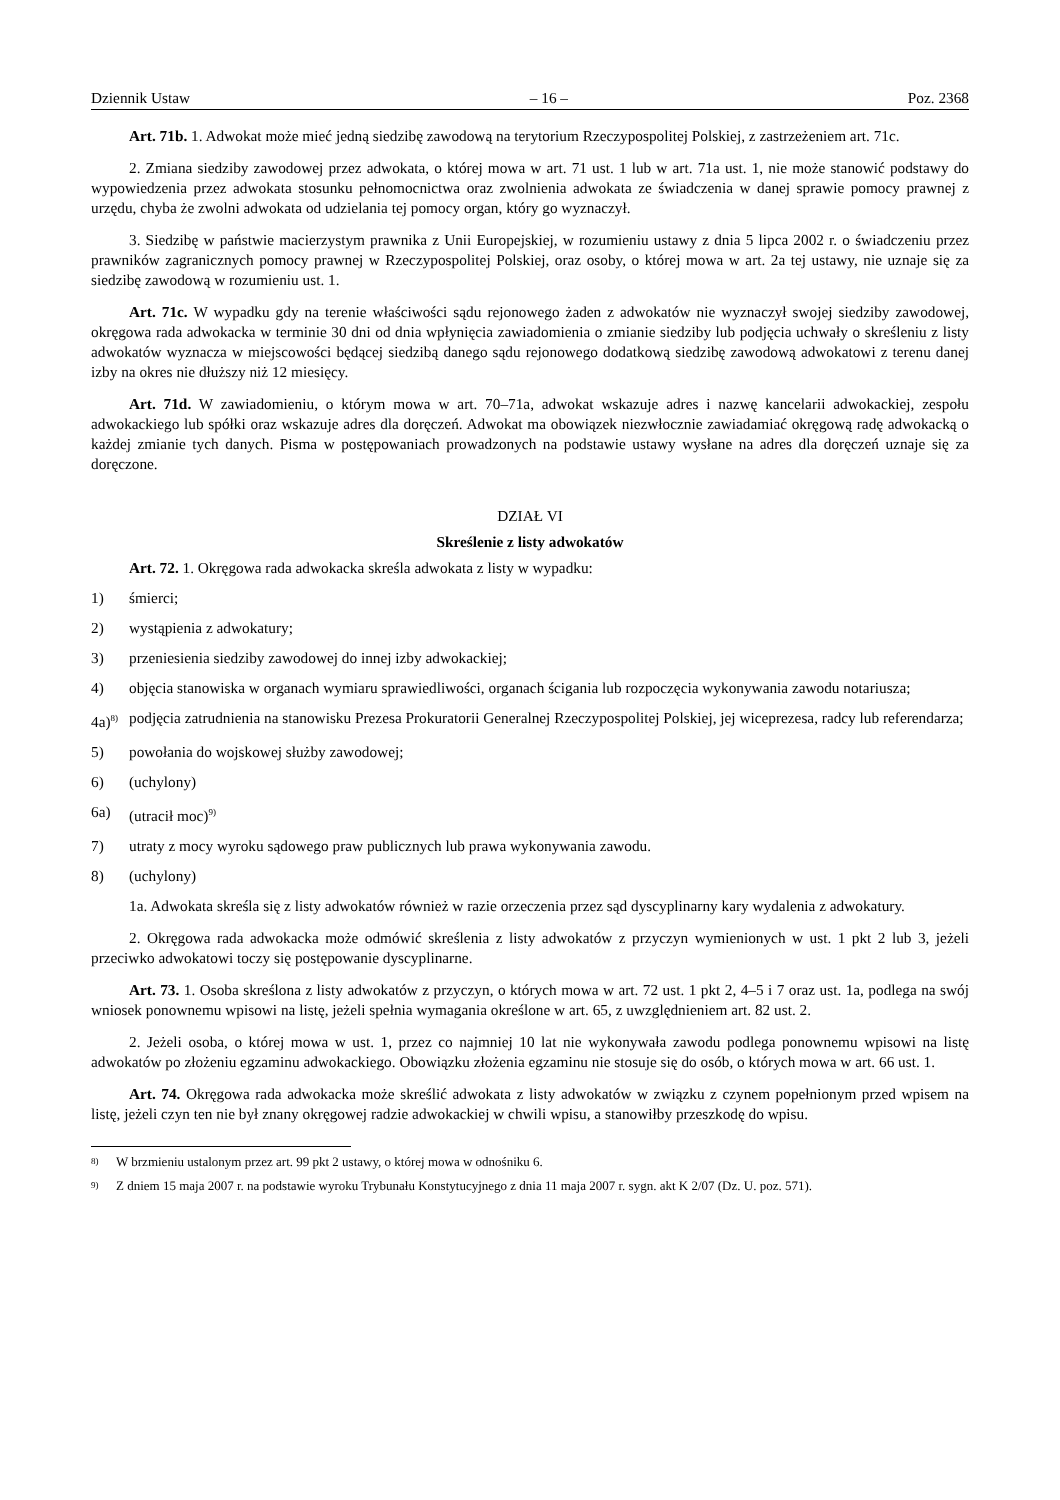Dziennik Ustaw – 16 – Poz. 2368
Art. 71b. 1. Adwokat może mieć jedną siedzibę zawodową na terytorium Rzeczypospolitej Polskiej, z zastrzeżeniem art. 71c.
2. Zmiana siedziby zawodowej przez adwokata, o której mowa w art. 71 ust. 1 lub w art. 71a ust. 1, nie może stanowić podstawy do wypowiedzenia przez adwokata stosunku pełnomocnictwa oraz zwolnienia adwokata ze świadczenia w danej sprawie pomocy prawnej z urzędu, chyba że zwolni adwokata od udzielania tej pomocy organ, który go wyznaczył.
3. Siedzibę w państwie macierzystym prawnika z Unii Europejskiej, w rozumieniu ustawy z dnia 5 lipca 2002 r. o świadczeniu przez prawników zagranicznych pomocy prawnej w Rzeczypospolitej Polskiej, oraz osoby, o której mowa w art. 2a tej ustawy, nie uznaje się za siedzibę zawodową w rozumieniu ust. 1.
Art. 71c. W wypadku gdy na terenie właściwości sądu rejonowego żaden z adwokatów nie wyznaczył swojej siedziby zawodowej, okręgowa rada adwokacka w terminie 30 dni od dnia wpłynięcia zawiadomienia o zmianie siedziby lub podjęcia uchwały o skreśleniu z listy adwokatów wyznacza w miejscowości będącej siedzibą danego sądu rejonowego dodatkową siedzibę zawodową adwokatowi z terenu danej izby na okres nie dłuższy niż 12 miesięcy.
Art. 71d. W zawiadomieniu, o którym mowa w art. 70–71a, adwokat wskazuje adres i nazwę kancelarii adwokackiej, zespołu adwokackiego lub spółki oraz wskazuje adres dla doręczeń. Adwokat ma obowiązek niezwłocznie zawiadamiać okręgową radę adwokacką o każdej zmianie tych danych. Pisma w postępowaniach prowadzonych na podstawie ustawy wysłane na adres dla doręczeń uznaje się za doręczone.
DZIAŁ VI
Skreślenie z listy adwokatów
Art. 72. 1. Okręgowa rada adwokacka skreśla adwokata z listy w wypadku:
1) śmierci;
2) wystąpienia z adwokatury;
3) przeniesienia siedziby zawodowej do innej izby adwokackiej;
4) objęcia stanowiska w organach wymiaru sprawiedliwości, organach ścigania lub rozpoczęcia wykonywania zawodu notariusza;
4a)<sup>8)</sup> podjęcia zatrudnienia na stanowisku Prezesa Prokuratorii Generalnej Rzeczypospolitej Polskiej, jej wiceprezesa, radcy lub referendarza;
5) powołania do wojskowej służby zawodowej;
6) (uchylony)
6a) (utracił moc)<sup>9)</sup>
7) utraty z mocy wyroku sądowego praw publicznych lub prawa wykonywania zawodu.
8) (uchylony)
1a. Adwokata skreśla się z listy adwokatów również w razie orzeczenia przez sąd dyscyplinarny kary wydalenia z adwokatury.
2. Okręgowa rada adwokacka może odmówić skreślenia z listy adwokatów z przyczyn wymienionych w ust. 1 pkt 2 lub 3, jeżeli przeciwko adwokatowi toczy się postępowanie dyscyplinarne.
Art. 73. 1. Osoba skreślona z listy adwokatów z przyczyn, o których mowa w art. 72 ust. 1 pkt 2, 4–5 i 7 oraz ust. 1a, podlega na swój wniosek ponownemu wpisowi na listę, jeżeli spełnia wymagania określone w art. 65, z uwzględnieniem art. 82 ust. 2.
2. Jeżeli osoba, o której mowa w ust. 1, przez co najmniej 10 lat nie wykonywała zawodu podlega ponownemu wpisowi na listę adwokatów po złożeniu egzaminu adwokackiego. Obowiązku złożenia egzaminu nie stosuje się do osób, o których mowa w art. 66 ust. 1.
Art. 74. Okręgowa rada adwokacka może skreślić adwokata z listy adwokatów w związku z czynem popełnionym przed wpisem na listę, jeżeli czyn ten nie był znany okręgowej radzie adwokackiej w chwili wpisu, a stanowiłby przeszkodę do wpisu.
<sup>8)</sup> W brzmieniu ustalonym przez art. 99 pkt 2 ustawy, o której mowa w odnośniku 6.
<sup>9)</sup> Z dniem 15 maja 2007 r. na podstawie wyroku Trybunału Konstytucyjnego z dnia 11 maja 2007 r. sygn. akt K 2/07 (Dz. U. poz. 571).